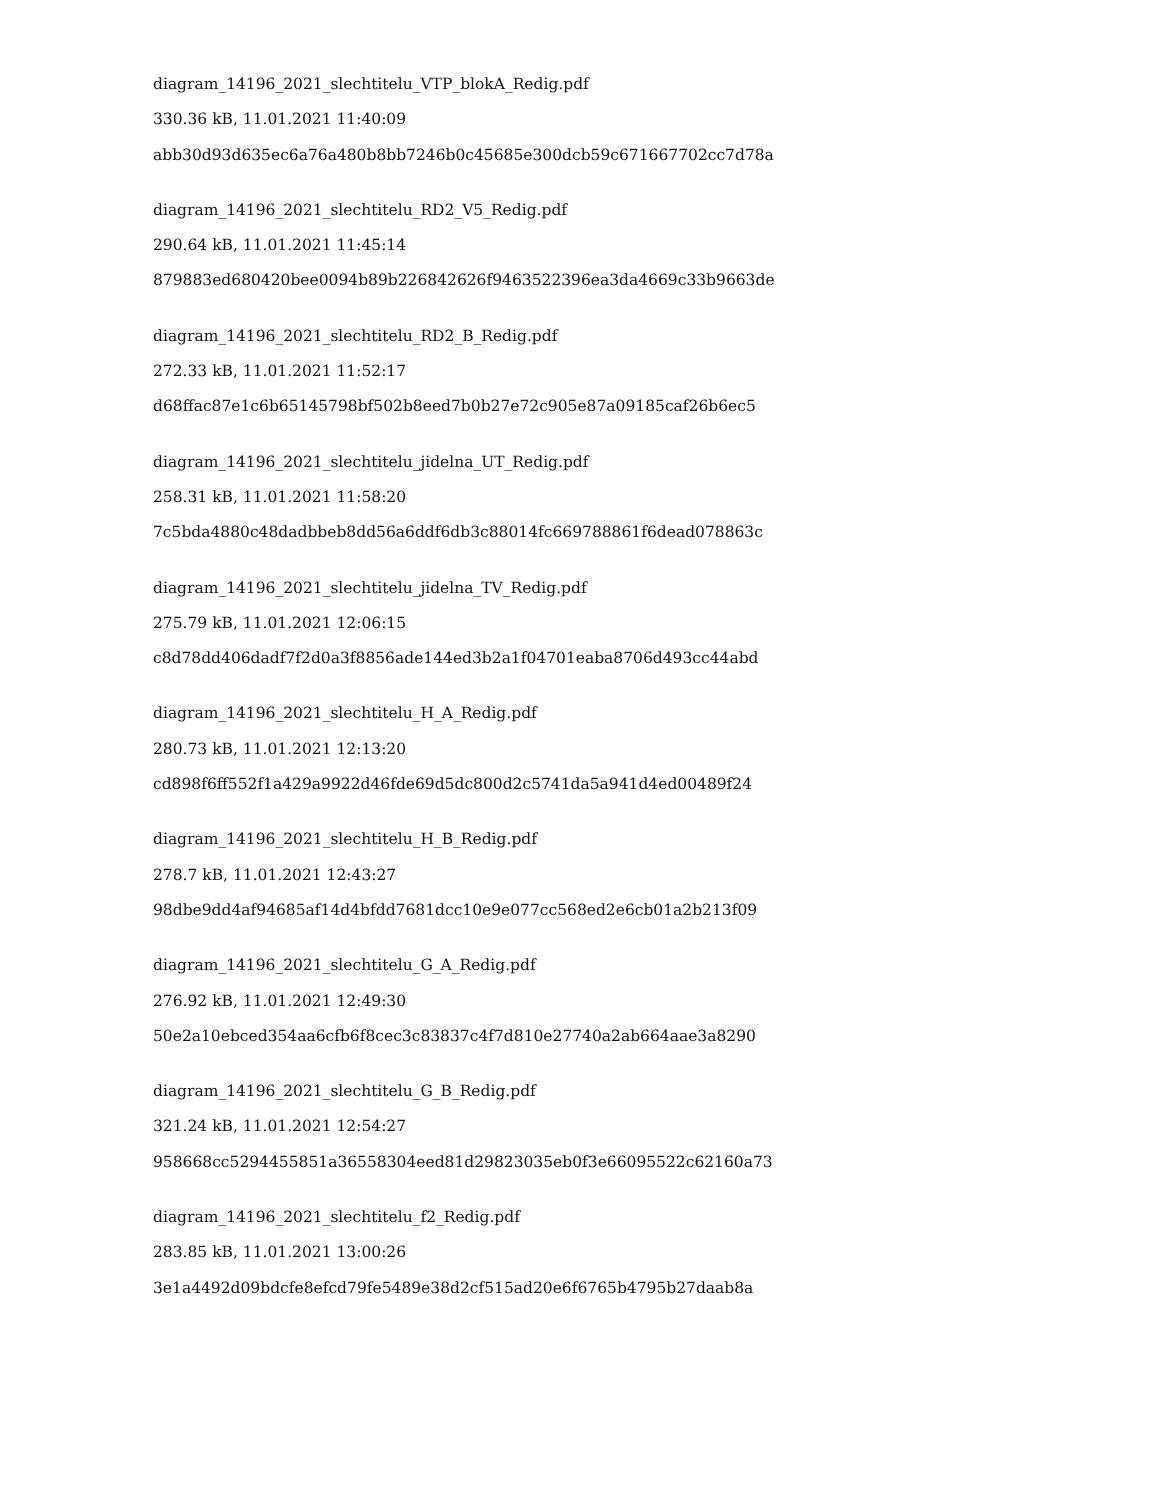diagram_14196_2021_slechtitelu_VTP_blokA_Redig.pdf
330.36 kB, 11.01.2021 11:40:09
abb30d93d635ec6a76a480b8bb7246b0c45685e300dcb59c671667702cc7d78a
diagram_14196_2021_slechtitelu_RD2_V5_Redig.pdf
290.64 kB, 11.01.2021 11:45:14
879883ed680420bee0094b89b226842626f9463522396ea3da4669c33b9663de
diagram_14196_2021_slechtitelu_RD2_B_Redig.pdf
272.33 kB, 11.01.2021 11:52:17
d68ffac87e1c6b65145798bf502b8eed7b0b27e72c905e87a09185caf26b6ec5
diagram_14196_2021_slechtitelu_jidelna_UT_Redig.pdf
258.31 kB, 11.01.2021 11:58:20
7c5bda4880c48dadbbeb8dd56a6ddf6db3c88014fc669788861f6dead078863c
diagram_14196_2021_slechtitelu_jidelna_TV_Redig.pdf
275.79 kB, 11.01.2021 12:06:15
c8d78dd406dadf7f2d0a3f8856ade144ed3b2a1f04701eaba8706d493cc44abd
diagram_14196_2021_slechtitelu_H_A_Redig.pdf
280.73 kB, 11.01.2021 12:13:20
cd898f6ff552f1a429a9922d46fde69d5dc800d2c5741da5a941d4ed00489f24
diagram_14196_2021_slechtitelu_H_B_Redig.pdf
278.7 kB, 11.01.2021 12:43:27
98dbe9dd4af94685af14d4bfdd7681dcc10e9e077cc568ed2e6cb01a2b213f09
diagram_14196_2021_slechtitelu_G_A_Redig.pdf
276.92 kB, 11.01.2021 12:49:30
50e2a10ebced354aa6cfb6f8cec3c83837c4f7d810e27740a2ab664aae3a8290
diagram_14196_2021_slechtitelu_G_B_Redig.pdf
321.24 kB, 11.01.2021 12:54:27
958668cc5294455851a36558304eed81d29823035eb0f3e66095522c62160a73
diagram_14196_2021_slechtitelu_f2_Redig.pdf
283.85 kB, 11.01.2021 13:00:26
3e1a4492d09bdcfe8efcd79fe5489e38d2cf515ad20e6f6765b4795b27daab8a